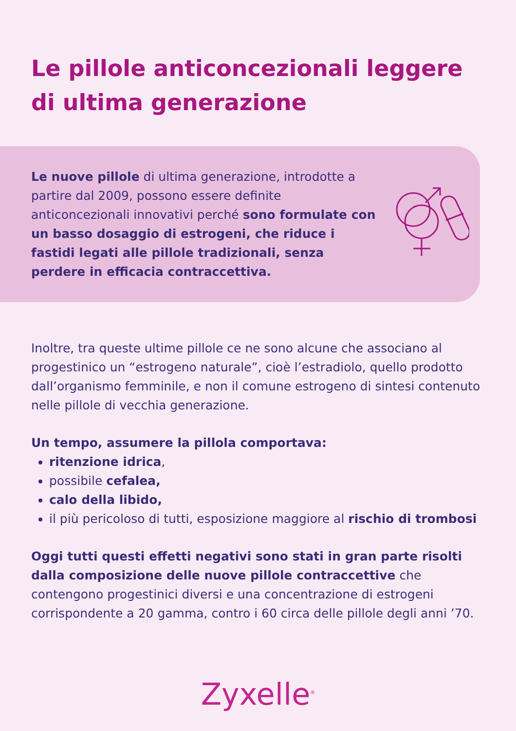Le pillole anticoncezionali leggere di ultima generazione
Le nuove pillole di ultima generazione, introdotte a partire dal 2009, possono essere definite anticoncezionali innovativi perché sono formulate con un basso dosaggio di estrogeni, che riduce i fastidi legati alle pillole tradizionali, senza perdere in efficacia contraccettiva.
Inoltre, tra queste ultime pillole ce ne sono alcune che associano al progestinico un “estrogeno naturale”, cioè l’estradiolo, quello prodotto dall’organismo femminile, e non il comune estrogeno di sintesi contenuto nelle pillole di vecchia generazione.
Un tempo, assumere la pillola comportava:
ritenzione idrica,
possibile cefalea,
calo della libido,
il più pericoloso di tutti, esposizione maggiore al rischio di trombosi
Oggi tutti questi effetti negativi sono stati in gran parte risolti dalla composizione delle nuove pillole contraccettive che contengono progestinici diversi e una concentrazione di estrogeni corrispondente a 20 gamma, contro i 60 circa delle pillole degli anni ’70.
Zyxelle<sup>®</sup>